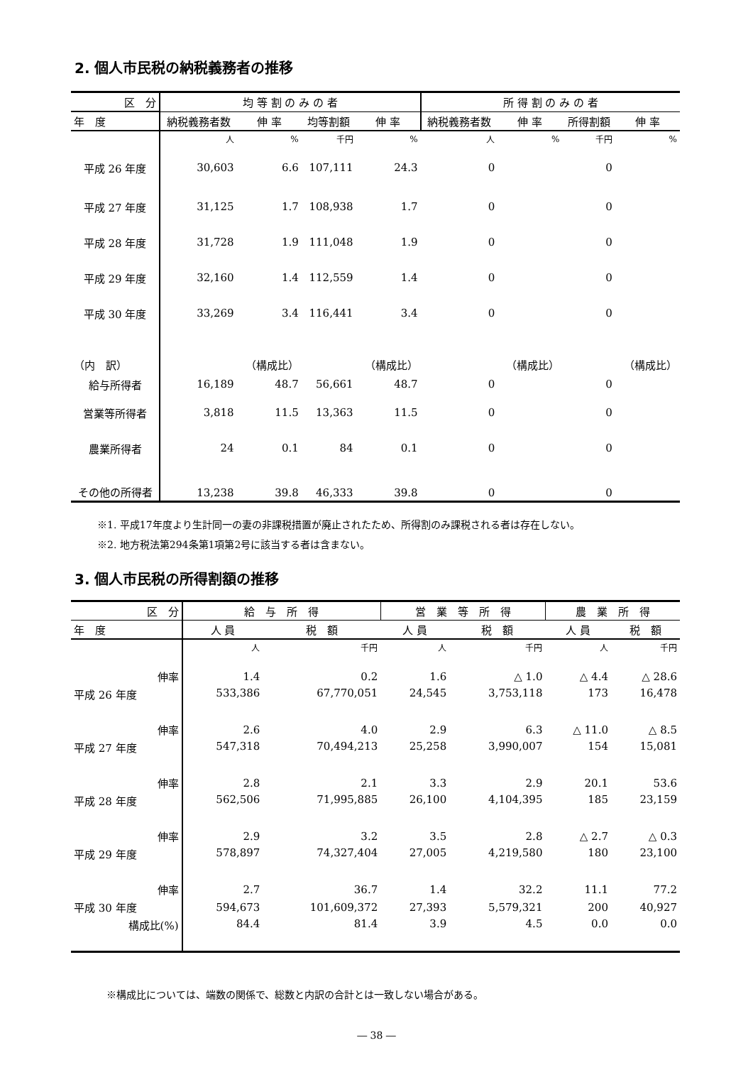2. 個人市民税の納税義務者の推移
| 区 分 | 均 等 割 の み の 者 | | | | 所 得 割 の み の 者 | | | |
| --- | --- | --- | --- | --- | --- | --- | --- | --- |
| 年 度 | 納税義務者数 | 伸 率 | 均等割額 | 伸 率 | 納税義務者数 | 伸 率 | 所得割額 | 伸 率 |
| | 人 | % | 千円 | % | 人 | % | 千円 | % |
| 平成 26 年度 | 30,603 | 6.6 | 107,111 | 24.3 | 0 | | 0 | |
| 平成 27 年度 | 31,125 | 1.7 | 108,938 | 1.7 | 0 | | 0 | |
| 平成 28 年度 | 31,728 | 1.9 | 111,048 | 1.9 | 0 | | 0 | |
| 平成 29 年度 | 32,160 | 1.4 | 112,559 | 1.4 | 0 | | 0 | |
| 平成 30 年度 | 33,269 | 3.4 | 116,441 | 3.4 | 0 | | 0 | |
| （内 訳） | | （構成比） | | （構成比） | | （構成比） | | （構成比） |
| 給与所得者 | 16,189 | 48.7 | 56,661 | 48.7 | 0 | | 0 | |
| 営業等所得者 | 3,818 | 11.5 | 13,363 | 11.5 | 0 | | 0 | |
| 農業所得者 | 24 | 0.1 | 84 | 0.1 | 0 | | 0 | |
| その他の所得者 | 13,238 | 39.8 | 46,333 | 39.8 | 0 | | 0 | |
※1. 平成17年度より生計同一の妻の非課税措置が廃止されたため、所得割のみ課税される者は存在しない。
※2. 地方税法第294条第1項第2号に該当する者は含まない。
3. 個人市民税の所得割額の推移
| 区 分 | 給 与 所 得 | | 営 業 等 所 得 | | 農 業 所 得 | |
| --- | --- | --- | --- | --- | --- | --- |
| 年 度 | 人 員 | 税 額 | 人 員 | 税 額 | 人 員 | 税 額 |
| | 人 | 千円 | 人 | 千円 | 人 | 千円 |
| 伸率 | 1.4 | 0.2 | 1.6 | △ 1.0 | △ 4.4 | △ 28.6 |
| 平成 26 年度 | 533,386 | 67,770,051 | 24,545 | 3,753,118 | 173 | 16,478 |
| 伸率 | 2.6 | 4.0 | 2.9 | 6.3 | △ 11.0 | △ 8.5 |
| 平成 27 年度 | 547,318 | 70,494,213 | 25,258 | 3,990,007 | 154 | 15,081 |
| 伸率 | 2.8 | 2.1 | 3.3 | 2.9 | 20.1 | 53.6 |
| 平成 28 年度 | 562,506 | 71,995,885 | 26,100 | 4,104,395 | 185 | 23,159 |
| 伸率 | 2.9 | 3.2 | 3.5 | 2.8 | △ 2.7 | △ 0.3 |
| 平成 29 年度 | 578,897 | 74,327,404 | 27,005 | 4,219,580 | 180 | 23,100 |
| 伸率 | 2.7 | 36.7 | 1.4 | 32.2 | 11.1 | 77.2 |
| 平成 30 年度 | 594,673 | 101,609,372 | 27,393 | 5,579,321 | 200 | 40,927 |
| 構成比(%) | 84.4 | 81.4 | 3.9 | 4.5 | 0.0 | 0.0 |
※構成比については、端数の関係で、総数と内訳の合計とは一致しない場合がある。
― 38 ―